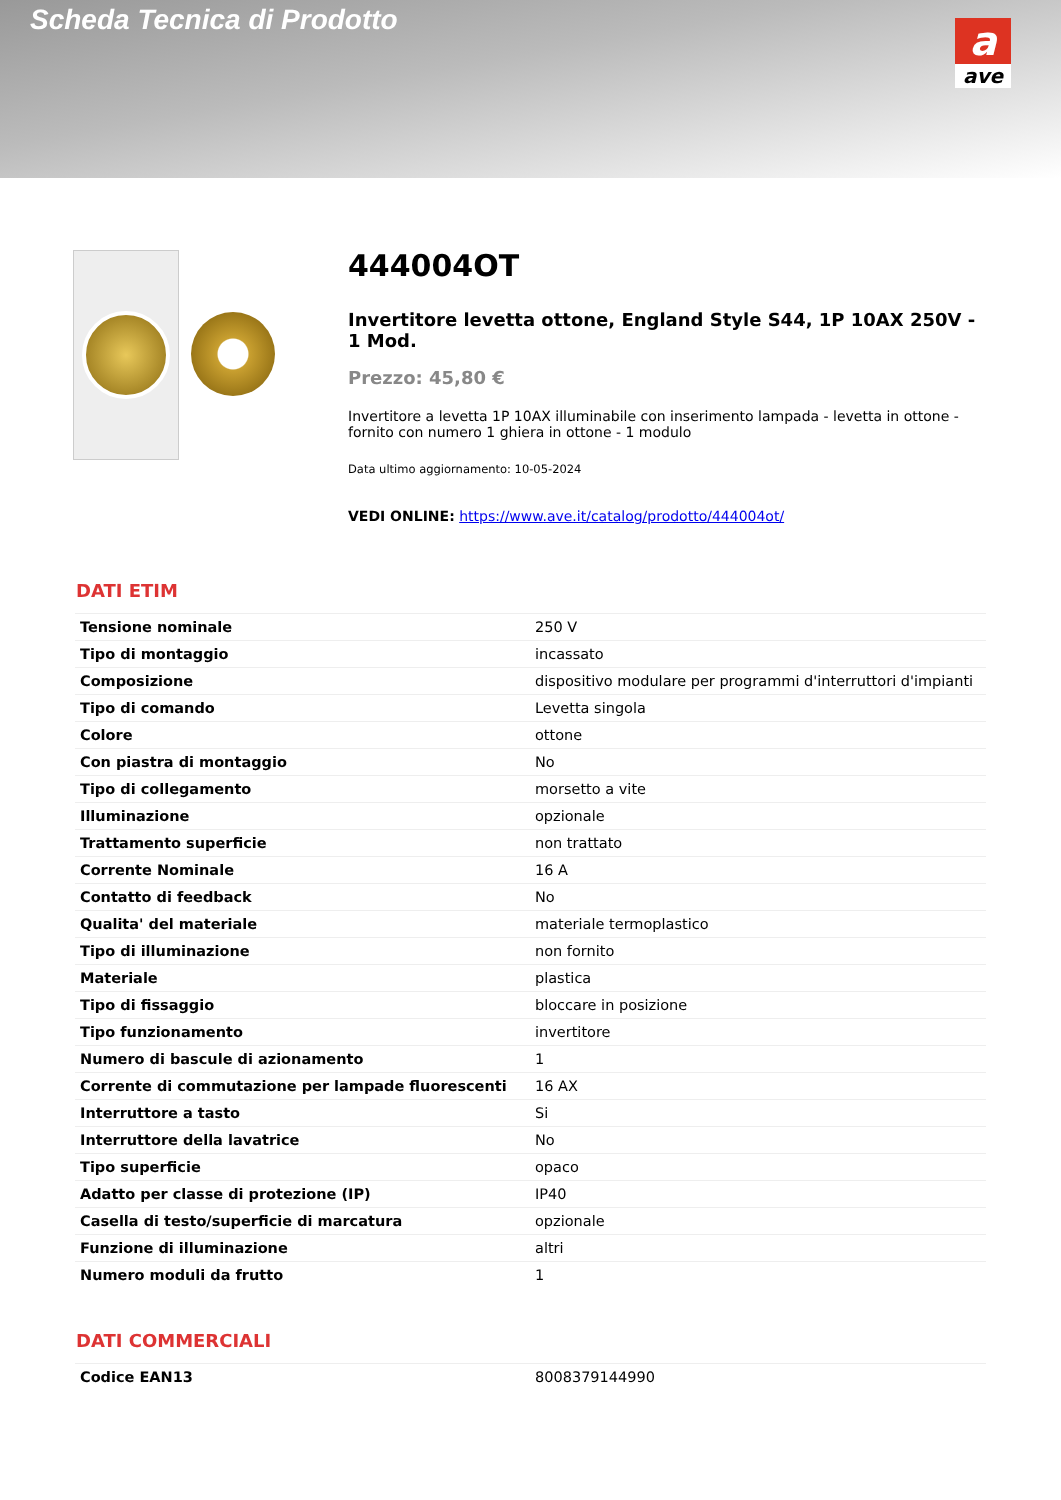Scheda Tecnica di Prodotto
a
ave
444004OT
Invertitore levetta ottone, England Style S44, 1P 10AX 250V - 1 Mod.
Prezzo: 45,80 €
Invertitore a levetta 1P 10AX illuminabile con inserimento lampada - levetta in ottone - fornito con numero 1 ghiera in ottone - 1 modulo
Data ultimo aggiornamento: 10-05-2024
VEDI ONLINE: https://www.ave.it/catalog/prodotto/444004ot/
DATI ETIM
| Tensione nominale | 250 V |
| Tipo di montaggio | incassato |
| Composizione | dispositivo modulare per programmi d'interruttori d'impianti |
| Tipo di comando | Levetta singola |
| Colore | ottone |
| Con piastra di montaggio | No |
| Tipo di collegamento | morsetto a vite |
| Illuminazione | opzionale |
| Trattamento superficie | non trattato |
| Corrente Nominale | 16 A |
| Contatto di feedback | No |
| Qualita' del materiale | materiale termoplastico |
| Tipo di illuminazione | non fornito |
| Materiale | plastica |
| Tipo di fissaggio | bloccare in posizione |
| Tipo funzionamento | invertitore |
| Numero di bascule di azionamento | 1 |
| Corrente di commutazione per lampade fluorescenti | 16 AX |
| Interruttore a tasto | Si |
| Interruttore della lavatrice | No |
| Tipo superficie | opaco |
| Adatto per classe di protezione (IP) | IP40 |
| Casella di testo/superficie di marcatura | opzionale |
| Funzione di illuminazione | altri |
| Numero moduli da frutto | 1 |
DATI COMMERCIALI
| Codice EAN13 | 8008379144990 |